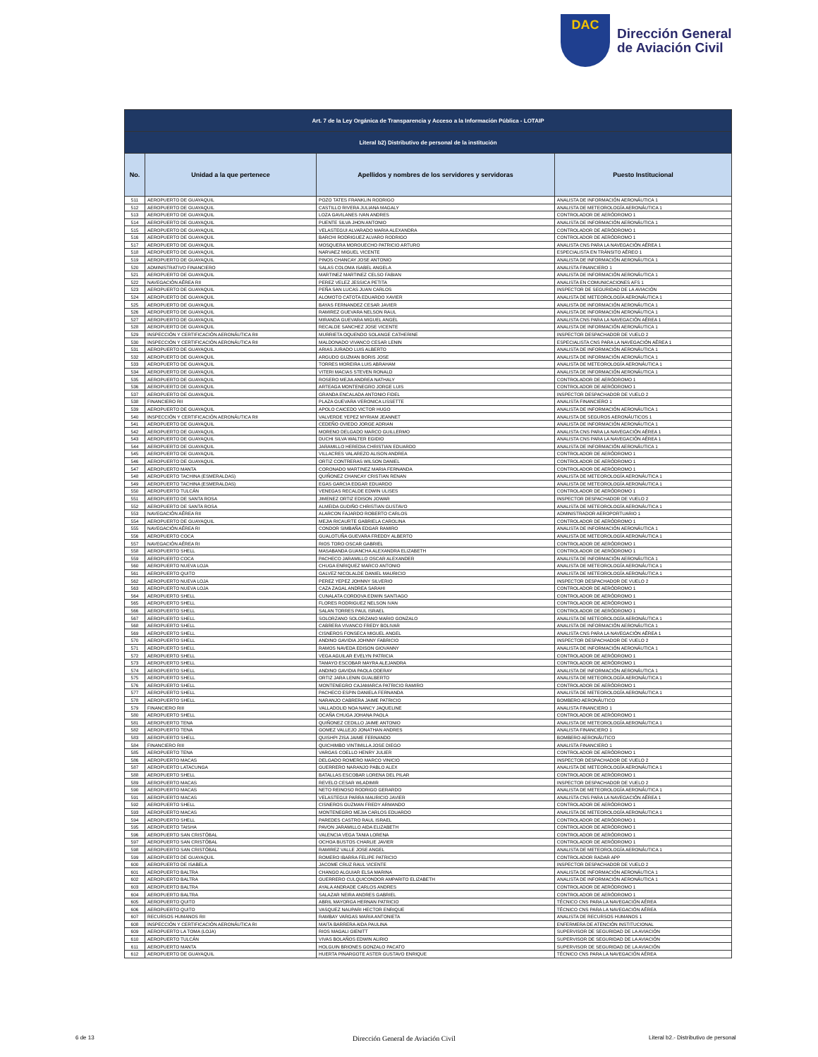DAC
Dirección General
de Aviación Civil
| Art. 7 de la Ley Orgánica de Transparencia y Acceso a la Información Pública - LOTAIP | | | |
| --- | --- | --- | --- |
| Literal b2) Distributivo de personal de la institución | | | |
| No. | Unidad a la que pertenece | Apellidos y nombres de los servidores y servidoras | Puesto Institucional |
| 511 | AEROPUERTO DE GUAYAQUIL | POZO TATES FRANKLIN RODRIGO | ANALISTA DE INFORMACIÓN AERONÁUTICA 1 |
| 512 | AEROPUERTO DE GUAYAQUIL | CASTILLO RIVERA JULIANA MAGALY | ANALISTA DE METEOROLOGÍA AERONÁUTICA 1 |
| 513 | AEROPUERTO DE GUAYAQUIL | LOZA GAVILANES IVAN ANDRES | CONTROLADOR DE AERÓDROMO 1 |
| 514 | AEROPUERTO DE GUAYAQUIL | PUENTE SILVA JHON ANTONIO | ANALISTA DE INFORMACIÓN AERONÁUTICA 1 |
| 515 | AEROPUERTO DE GUAYAQUIL | VELASTEGUI ALVARADO MARIA ALEXANDRA | CONTROLADOR DE AERÓDROMO 1 |
| 516 | AEROPUERTO DE GUAYAQUIL | BARCHI RODRIGUEZ ALVARO RODRIGO | CONTROLADOR DE AERÓDROMO 1 |
| 517 | AEROPUERTO DE GUAYAQUIL | MOSQUERA MOROUECHO PATRICIO ARTURO | ANALISTA CNS PARA LA NAVEGACIÓN AÉREA 1 |
| 518 | AEROPUERTO DE GUAYAQUIL | NARVAEZ MIGUEL VICENTE | ESPECIALISTA EN TRÁNSITO AÉREO 1 |
| 519 | AEROPUERTO DE GUAYAQUIL | PINOS CHANCAY JOSE ANTONIO | ANALISTA DE INFORMACIÓN AERONÁUTICA 1 |
| 520 | ADMINISTRATIVO FINANCIERO | SALAS COLOMA ISABEL ANGELA | ANALISTA FINANCIERO 1 |
| 521 | AEROPUERTO DE GUAYAQUIL | MARTINEZ MARTINEZ CELSO FABIAN | ANALISTA DE INFORMACIÓN AERONÁUTICA 1 |
| 522 | NAVEGACIÓN AÉREA RII | PEREZ VELEZ JESSICA PETITA | ANALISTA EN COMUNICACIONES AFS 1 |
| 523 | AEROPUERTO DE GUAYAQUIL | PEÑA SAN LUCAS JUAN CARLOS | INSPECTOR DE SEGURIDAD DE LA AVIACIÓN |
| 524 | AEROPUERTO DE GUAYAQUIL | ALOMOTO CATOTA EDUARDO XAVIER | ANALISTA DE METEOROLOGÍA AERONÁUTICA 1 |
| 525 | AEROPUERTO DE GUAYAQUIL | BAYAS FERNANDEZ CESAR JAVIER | ANALISTA DE INFORMACIÓN AERONÁUTICA 1 |
| 526 | AEROPUERTO DE GUAYAQUIL | RAMIREZ GUEVARA NELSON RAUL | ANALISTA DE INFORMACIÓN AERONÁUTICA 1 |
| 527 | AEROPUERTO DE GUAYAQUIL | MIRANDA GUEVARA MIGUEL ANGEL | ANALISTA CNS PARA LA NAVEGACIÓN AÉREA 1 |
| 528 | AEROPUERTO DE GUAYAQUIL | RECALDE SANCHEZ JOSE VICENTE | ANALISTA DE INFORMACIÓN AERONÁUTICA 1 |
| 529 | INSPECCIÓN Y CERTIFICACIÓN AERONÁUTICA RII | MURRIETA OQUENDO SOLANGE CATHERINE | INSPECTOR DESPACHADOR DE VUELO 2 |
| 530 | INSPECCIÓN Y CERTIFICACIÓN AERONÁUTICA RII | MALDONADO VIVANCO CESAR LENIN | ESPECIALISTA CNS PARA LA NAVEGACIÓN AÉREA 1 |
| 531 | AEROPUERTO DE GUAYAQUIL | ARIAS JURADO LUIS ALBERTO | ANALISTA DE INFORMACIÓN AERONÁUTICA 1 |
| 532 | AEROPUERTO DE GUAYAQUIL | ARGUDO GUZMAN BORIS JOSE | ANALISTA DE INFORMACIÓN AERONÁUTICA 1 |
| 533 | AEROPUERTO DE GUAYAQUIL | TORRES MOREIRA LUIS ABRAHAM | ANALISTA DE METEOROLOGÍA AERONÁUTICA 1 |
| 534 | AEROPUERTO DE GUAYAQUIL | VITERI MACIAS STEVEN RONALD | ANALISTA DE INFORMACIÓN AERONÁUTICA 1 |
| 535 | AEROPUERTO DE GUAYAQUIL | ROSERO MEJIA ANDREA NATHALY | CONTROLADOR DE AERÓDROMO 1 |
| 536 | AEROPUERTO DE GUAYAQUIL | ARTEAGA MONTENEGRO JORGE LUIS | CONTROLADOR DE AERÓDROMO 1 |
| 537 | AEROPUERTO DE GUAYAQUIL | GRANDA ENCALADA ANTONIO FIDEL | INSPECTOR DESPACHADOR DE VUELO 2 |
| 538 | FINANCIERO RII | PLAZA GUEVARA VERONICA LISSETTE | ANALISTA FINANCIERO 1 |
| 539 | AEROPUERTO DE GUAYAQUIL | APOLO CAICEDO VICTOR HUGO | ANALISTA DE INFORMACIÓN AERONÁUTICA 1 |
| 540 | INSPECCIÓN Y CERTIFICACIÓN AERONÁUTICA RII | VALVERDE YEPEZ MYRIAM JEANNET | ANALISTA DE SEGUROS AERONÁUTICOS 1 |
| 541 | AEROPUERTO DE GUAYAQUIL | CEDEÑO OVIEDO JORGE ADRIAN | ANALISTA DE INFORMACIÓN AERONÁUTICA 1 |
| 542 | AEROPUERTO DE GUAYAQUIL | MORENO DELGADO MARCO GUILLERMO | ANALISTA CNS PARA LA NAVEGACIÓN AÉREA 1 |
| 543 | AEROPUERTO DE GUAYAQUIL | DUCHI SILVA WALTER EGIDIO | ANALISTA CNS PARA LA NAVEGACIÓN AÉREA 1 |
| 544 | AEROPUERTO DE GUAYAQUIL | JARAMILLO HEREDIA CHRISTIAN EDUARDO | ANALISTA DE INFORMACIÓN AERONÁUTICA 1 |
| 545 | AEROPUERTO DE GUAYAQUIL | VILLACRES VALAREZO ALISON ANDREA | CONTROLADOR DE AERÓDROMO 1 |
| 546 | AEROPUERTO DE GUAYAQUIL | ORTIZ CONTRERAS WILSON DANIEL | CONTROLADOR DE AERÓDROMO 1 |
| 547 | AEROPUERTO MANTA | CORONADO MARTINEZ MARIA FERNANDA | CONTROLADOR DE AERÓDROMO 1 |
| 548 | AEROPUERTO TACHINA (ESMERALDAS) | QUIÑONEZ CHANCAY CRISTIAN RENAN | ANALISTA DE METEOROLOGÍA AERONÁUTICA 1 |
| 549 | AEROPUERTO TACHINA (ESMERALDAS) | EGAS GARCIA EDGAR EDUARDO | ANALISTA DE METEOROLOGÍA AERONÁUTICA 1 |
| 550 | AEROPUERTO TULCÁN | VENEGAS RECALDE EDWIN ULISES | CONTROLADOR DE AERÓDROMO 1 |
| 551 | AEROPUERTO DE SANTA ROSA | JIMENEZ ORTIZ EDISON JOWAR | INSPECTOR DESPACHADOR DE VUELO 2 |
| 552 | AEROPUERTO DE SANTA ROSA | ALMEIDA GUDIÑO CHRISTIAN GUSTAVO | ANALISTA DE METEOROLOGÍA AERONÁUTICA 1 |
| 553 | NAVEGACIÓN AÉREA RII | ALARCON FAJARDO ROBERTO CARLOS | ADMINISTRADOR AEROPORTUARIO 1 |
| 554 | AEROPUERTO DE GUAYAQUIL | MEJIA RICAURTE GABRIELA CAROLINA | CONTROLADOR DE AERÓDROMO 1 |
| 555 | NAVEGACIÓN AÉREA RI | CONDOR SIMBAÑA EDGAR RAMIRO | ANALISTA DE INFORMACIÓN AERONÁUTICA 1 |
| 556 | AEROPUERTO COCA | GUALOTUÑA GUEVARA FREDDY ALBERTO | ANALISTA DE METEOROLOGÍA AERONÁUTICA 1 |
| 557 | NAVEGACIÓN AÉREA RI | RIOS TORO OSCAR GABRIEL | CONTROLADOR DE AERÓDROMO 1 |
| 558 | AEROPUERTO SHELL | MASABANDA GUANCHA ALEXANDRA ELIZABETH | CONTROLADOR DE AERÓDROMO 1 |
| 559 | AEROPUERTO COCA | PACHECO JARAMILLO OSCAR ALEXANDER | ANALISTA DE INFORMACIÓN AERONÁUTICA 1 |
| 560 | AEROPUERTO NUEVA LOJA | CHUGA ENRIQUEZ MARCO ANTONIO | ANALISTA DE METEOROLOGÍA AERONÁUTICA 1 |
| 561 | AEROPUERTO QUITO | GALVEZ NICOLALDE DANIEL MAURICIO | ANALISTA DE METEOROLOGÍA AERONÁUTICA 1 |
| 562 | AEROPUERTO NUEVA LOJA | PEREZ YEPEZ JOHNNY SILVERIO | INSPECTOR DESPACHADOR DE VUELO 2 |
| 563 | AEROPUERTO NUEVA LOJA | CAZA ZAGAL ANDREA SARAHI | CONTROLADOR DE AERÓDROMO 1 |
| 564 | AEROPUERTO SHELL | CUNALATA CORDOVA EDWIN SANTIAGO | CONTROLADOR DE AERÓDROMO 1 |
| 565 | AEROPUERTO SHELL | FLORES RODRIGUEZ NELSON IVAN | CONTROLADOR DE AERÓDROMO 1 |
| 566 | AEROPUERTO SHELL | SALAN TORRES PAUL ISRAEL | CONTROLADOR DE AERÓDROMO 1 |
| 567 | AEROPUERTO SHELL | SOLORZANO SOLORZANO MARIO GONZALO | ANALISTA DE METEOROLOGÍA AERONÁUTICA 1 |
| 568 | AEROPUERTO SHELL | CABRERA VIVANCO FREDY BOLIVAR | ANALISTA DE INFORMACIÓN AERONÁUTICA 1 |
| 569 | AEROPUERTO SHELL | CISNEROS FONSECA MIGUEL ANGEL | ANALISTA CNS PARA LA NAVEGACIÓN AÉREA 1 |
| 570 | AEROPUERTO SHELL | ANDINO GAVIDIA JOHNNY FABRICIO | INSPECTOR DESPACHADOR DE VUELO 2 |
| 571 | AEROPUERTO SHELL | RAMOS NAVEDA EDISON GIOVANNY | ANALISTA DE INFORMACIÓN AERONÁUTICA 1 |
| 572 | AEROPUERTO SHELL | VEGA AGUILAR EVELYN PATRICIA | CONTROLADOR DE AERÓDROMO 1 |
| 573 | AEROPUERTO SHELL | TAMAYO ESCOBAR MAYRA ALEJANDRA | CONTROLADOR DE AERÓDROMO 1 |
| 574 | AEROPUERTO SHELL | ANDINO GAVIDIA PAOLA ODERAY | ANALISTA DE INFORMACIÓN AERONÁUTICA 1 |
| 575 | AEROPUERTO SHELL | ORTIZ JARA LENIN GUALBERTO | ANALISTA DE METEOROLOGÍA AERONÁUTICA 1 |
| 576 | AEROPUERTO SHELL | MONTENEGRO CAJAMARCA PATRICIO RAMIRO | CONTROLADOR DE AERÓDROMO 1 |
| 577 | AEROPUERTO SHELL | PACHECO ESPIN DANIELA FERNANDA | ANALISTA DE METEOROLOGÍA AERONÁUTICA 1 |
| 578 | AEROPUERTO SHELL | NARANJO CABRERA JAIME PATRICIO | BOMBERO AERONÁUTICO |
| 579 | FINANCIERO RIII | VALLADOLID NOA NANCY JAQUELINE | ANALISTA FINANCIERO 1 |
| 580 | AEROPUERTO SHELL | OCAÑA CHUGA JOHANA PAOLA | CONTROLADOR DE AERÓDROMO 1 |
| 581 | AEROPUERTO TENA | QUIÑONEZ CEDILLO JAIME ANTONIO | ANALISTA DE METEOROLOGÍA AERONÁUTICA 1 |
| 582 | AEROPUERTO TENA | GOMEZ VALLEJO JONATHAN ANDRES | ANALISTA FINANCIERO 1 |
| 583 | AEROPUERTO SHELL | QUISHPI ZISA JAIME FERNANDO | BOMBERO AERONÁUTICO |
| 584 | FINANCIERO RIII | QUICHIMBO VINTIMILLA JOSE DIEGO | ANALISTA FINANCIERO 1 |
| 585 | AEROPUERTO TENA | VARGAS COELLO HENRY JULIER | CONTROLADOR DE AERÓDROMO 1 |
| 586 | AEROPUERTO MACAS | DELGADO ROMERO MARCO VINICIO | INSPECTOR DESPACHADOR DE VUELO 2 |
| 587 | AEROPUERTO LATACUNGA | GUERRERO NARANJO PABLO ALEX | ANALISTA DE METEOROLOGÍA AERONÁUTICA 1 |
| 588 | AEROPUERTO SHELL | BATALLAS ESCOBAR LORENA DEL PILAR | CONTROLADOR DE AERÓDROMO 1 |
| 589 | AEROPUERTO MACAS | REVELO CESAR WLADIMIR | INSPECTOR DESPACHADOR DE VUELO 2 |
| 590 | AEROPUERTO MACAS | NETO REINOSO RODRIGO GERARDO | ANALISTA DE METEOROLOGÍA AERONÁUTICA 1 |
| 591 | AEROPUERTO MACAS | VELASTEGUI PARRA MAURICIO JAVIER | ANALISTA CNS PARA LA NAVEGACIÓN AÉREA 1 |
| 592 | AEROPUERTO SHELL | CISNEROS GUZMAN FREDY ARMANDO | CONTROLADOR DE AERÓDROMO 1 |
| 593 | AEROPUERTO MACAS | MONTENEGRO MEJIA CARLOS EDUARDO | ANALISTA DE METEOROLOGÍA AERONÁUTICA 1 |
| 594 | AEROPUERTO SHELL | PAREDES CASTRO RAUL ISRAEL | CONTROLADOR DE AERÓDROMO 1 |
| 595 | AEROPUERTO TAISHA | PAVON JARAMILLO AIDA ELIZABETH | CONTROLADOR DE AERÓDROMO 1 |
| 596 | AEROPUERTO SAN CRISTÓBAL | VALENCIA VEGA TANIA LORENA | CONTROLADOR DE AERÓDROMO 1 |
| 597 | AEROPUERTO SAN CRISTÓBAL | OCHOA BUSTOS CHARLIE JAVIER | CONTROLADOR DE AERÓDROMO 1 |
| 598 | AEROPUERTO SAN CRISTÓBAL | RAMIREZ VALLE JOSE ANGEL | ANALISTA DE METEOROLOGÍA AERONÁUTICA 1 |
| 599 | AEROPUERTO DE GUAYAQUIL | ROMERO IBARRA FELIPE PATRICIO | CONTROLADOR RADAR APP |
| 600 | AEROPUERTO DE ISABELA | JACOME CRUZ RAUL VICENTE | INSPECTOR DESPACHADOR DE VUELO 2 |
| 601 | AEROPUERTO BALTRA | CHANGO ALGUIAR ELSA MARINA | ANALISTA DE INFORMACIÓN AERONÁUTICA 1 |
| 602 | AEROPUERTO BALTRA | GUERRERO CULQUICONDOR AMPARITO ELIZABETH | ANALISTA DE INFORMACIÓN AERONÁUTICA 1 |
| 603 | AEROPUERTO BALTRA | AYALA ANDRADE CARLOS ANDRES | CONTROLADOR DE AERÓDROMO 1 |
| 604 | AEROPUERTO BALTRA | SALAZAR NEIRA ANDRES GABRIEL | CONTROLADOR DE AERÓDROMO 1 |
| 605 | AEROPUERTO QUITO | ABRIL MAYORGA HERNAN PATRICIO | TÉCNICO CNS PARA LA NAVEGACIÓN AÉREA |
| 606 | AEROPUERTO QUITO | VASQUEZ NAUPARI HECTOR ENRIQUE | TÉCNICO CNS PARA LA NAVEGACIÓN AÉREA |
| 607 | RECURSOS HUMANOS RII | RAMBAY VARGAS MARIA ANTONIETA | ANALISTA DE RECURSOS HUMANOS 1 |
| 608 | INSPECCIÓN Y CERTIFICACIÓN AERONÁUTICA RI | MAITA BARRERA AIDA PAULINA | ENFERMERA DE ATENCIÓN INSTITUCIONAL |
| 609 | AEROPUERTO LA TOMA (LOJA) | RIOS MAGALI GIENITT | SUPERVISOR DE SEGURIDAD DE LA AVIACIÓN |
| 610 | AEROPUERTO TULCÁN | VIVAS BOLAÑOS EDWIN ALIRIO | SUPERVISOR DE SEGURIDAD DE LA AVIACIÓN |
| 611 | AEROPUERTO MANTA | HOLGUIN BRIONES GONZALO PACATO | SUPERVISOR DE SEGURIDAD DE LA AVIACIÓN |
| 612 | AEROPUERTO DE GUAYAQUIL | HUERTA PINARGOTE ASTER GUSTAVO ENRIQUE | TÉCNICO CNS PARA LA NAVEGACIÓN AÉREA |
6 de 13 Dirección General de Aviación Civil Literal b2.- Distributivo de personal